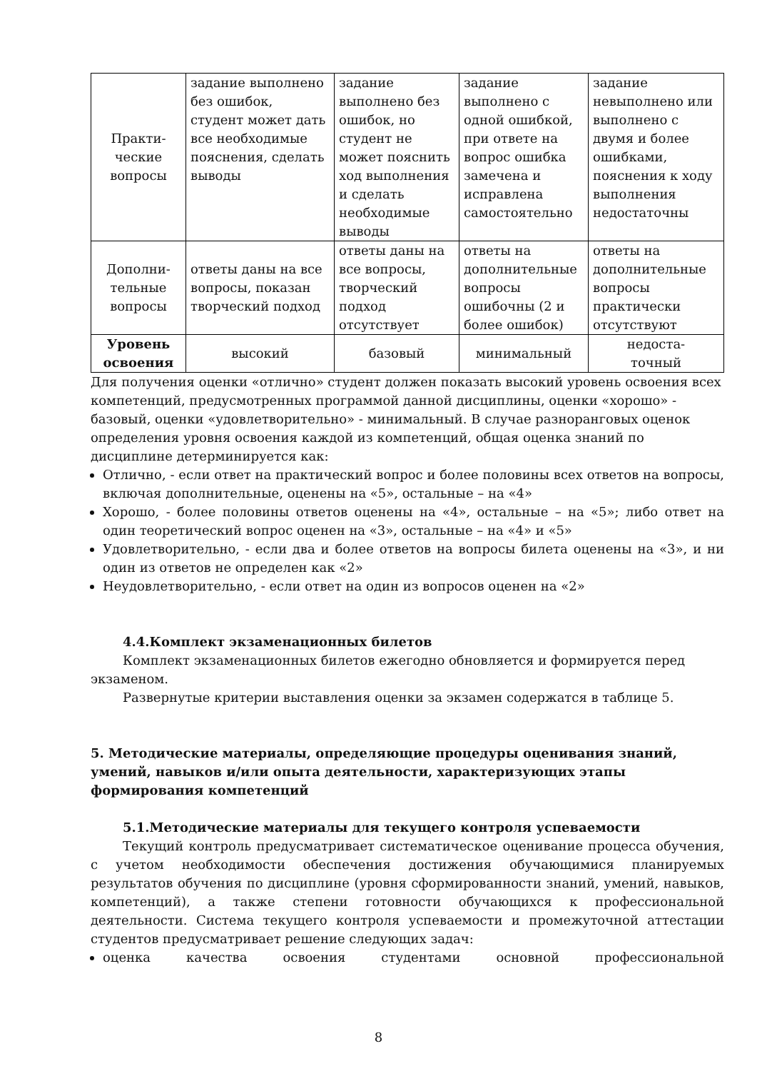| Практи- ческие вопросы | задание выполнено без ошибок, студент может дать все необходимые пояснения, сделать выводы | задание выполнено без ошибок, но студент не может пояснить ход выполнения и сделать необходимые выводы | задание выполнено с одной ошибкой, при ответе на вопрос ошибка замечена и исправлена самостоятельно | задание невыполнено или выполнено с двумя и более ошибками, пояснения к ходу выполнения недостаточны |
| Дополни- тельные вопросы | ответы даны на все вопросы, показан творческий подход | ответы даны на все вопросы, творческий подход отсутствует | ответы на дополнительные вопросы ошибочны (2 и более ошибок) | ответы на дополнительные вопросы практически отсутствуют |
| Уровень освоения | высокий | базовый | минимальный | недоста- точный |
Для получения оценки «отлично» студент должен показать высокий уровень освоения всех компетенций, предусмотренных программой данной дисциплины, оценки «хорошо» - базовый, оценки «удовлетворительно» - минимальный. В случае разноранговых оценок определения уровня освоения каждой из компетенций, общая оценка знаний по дисциплине детерминируется как:
Отлично, - если ответ на практический вопрос и более половины всех ответов на вопросы, включая дополнительные, оценены на «5», остальные – на «4»
Хорошо, - более половины ответов оценены на «4», остальные – на «5»; либо ответ на один теоретический вопрос оценен на «3», остальные – на «4» и «5»
Удовлетворительно, - если два и более ответов на вопросы билета оценены на «3», и ни один из ответов не определен как «2»
Неудовлетворительно, - если ответ на один из вопросов оценен на «2»
4.4.Комплект экзаменационных билетов
Комплект экзаменационных билетов ежегодно обновляется и формируется перед экзаменом.
Развернутые критерии выставления оценки за экзамен содержатся в таблице 5.
5. Методические материалы, определяющие процедуры оценивания знаний, умений, навыков и/или опыта деятельности, характеризующих этапы формирования компетенций
5.1.Методические материалы для текущего контроля успеваемости
Текущий контроль предусматривает систематическое оценивание процесса обучения, с учетом необходимости обеспечения достижения обучающимися планируемых результатов обучения по дисциплине (уровня сформированности знаний, умений, навыков, компетенций), а также степени готовности обучающихся к профессиональной деятельности. Система текущего контроля успеваемости и промежуточной аттестации студентов предусматривает решение следующих задач:
оценка качества освоения студентами основной профессиональной
8